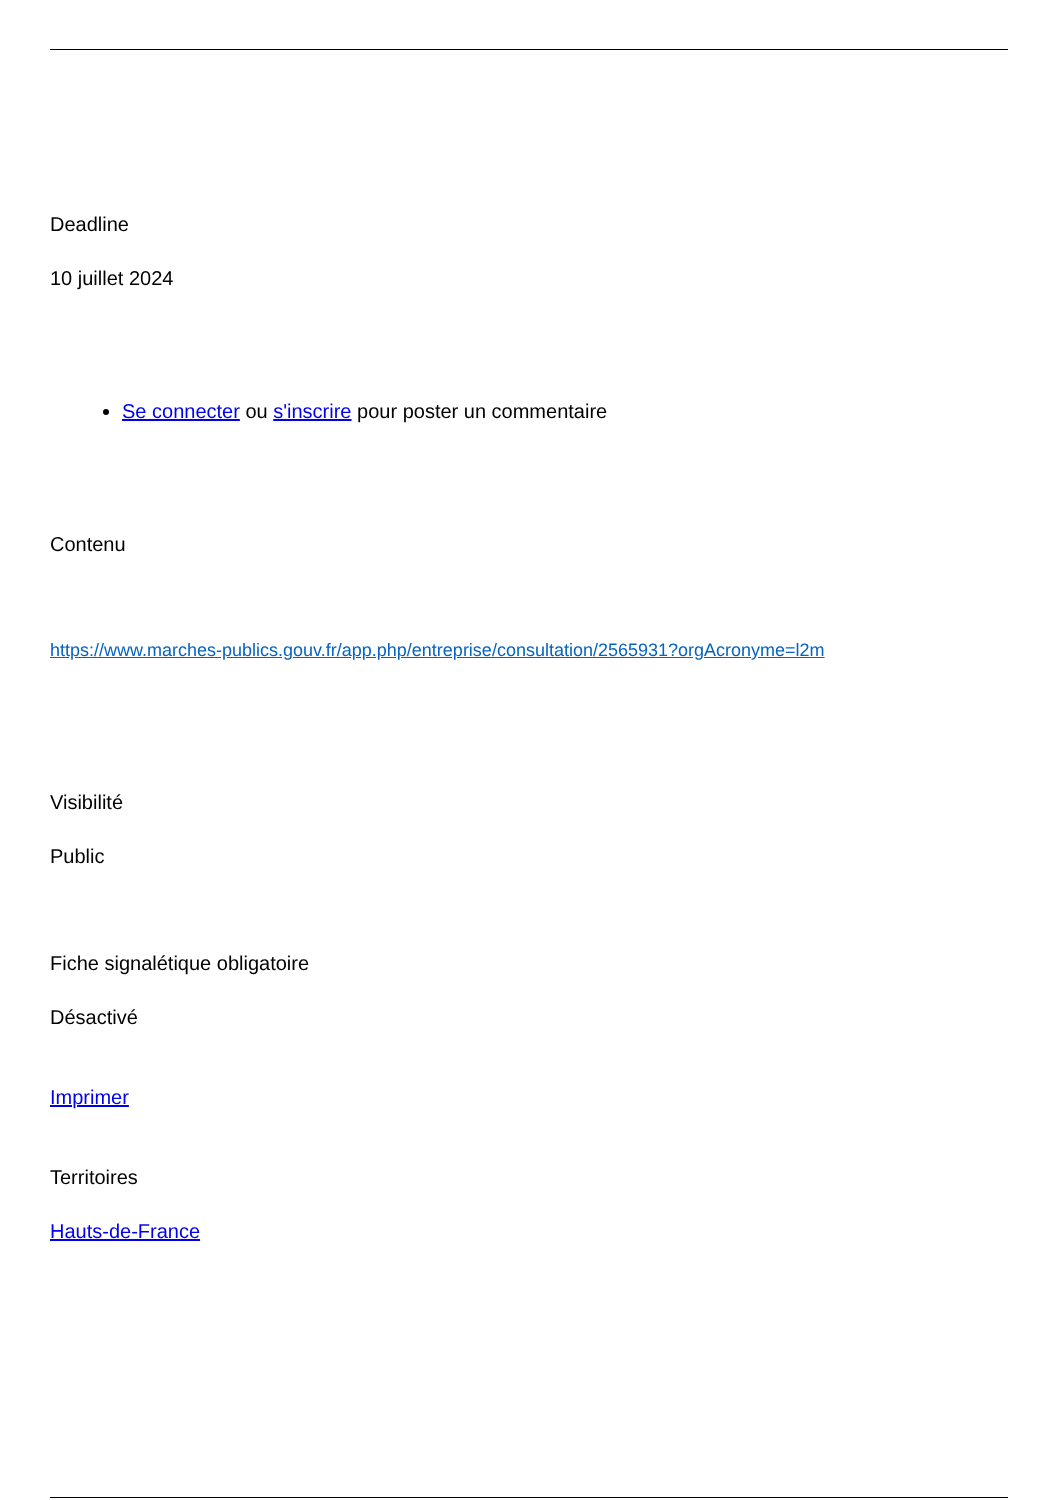Deadline
10 juillet 2024
Se connecter ou s'inscrire pour poster un commentaire
Contenu
https://www.marches-publics.gouv.fr/app.php/entreprise/consultation/2565931?orgAcronyme=l2m
Visibilité
Public
Fiche signalétique obligatoire
Désactivé
Imprimer
Territoires
Hauts-de-France